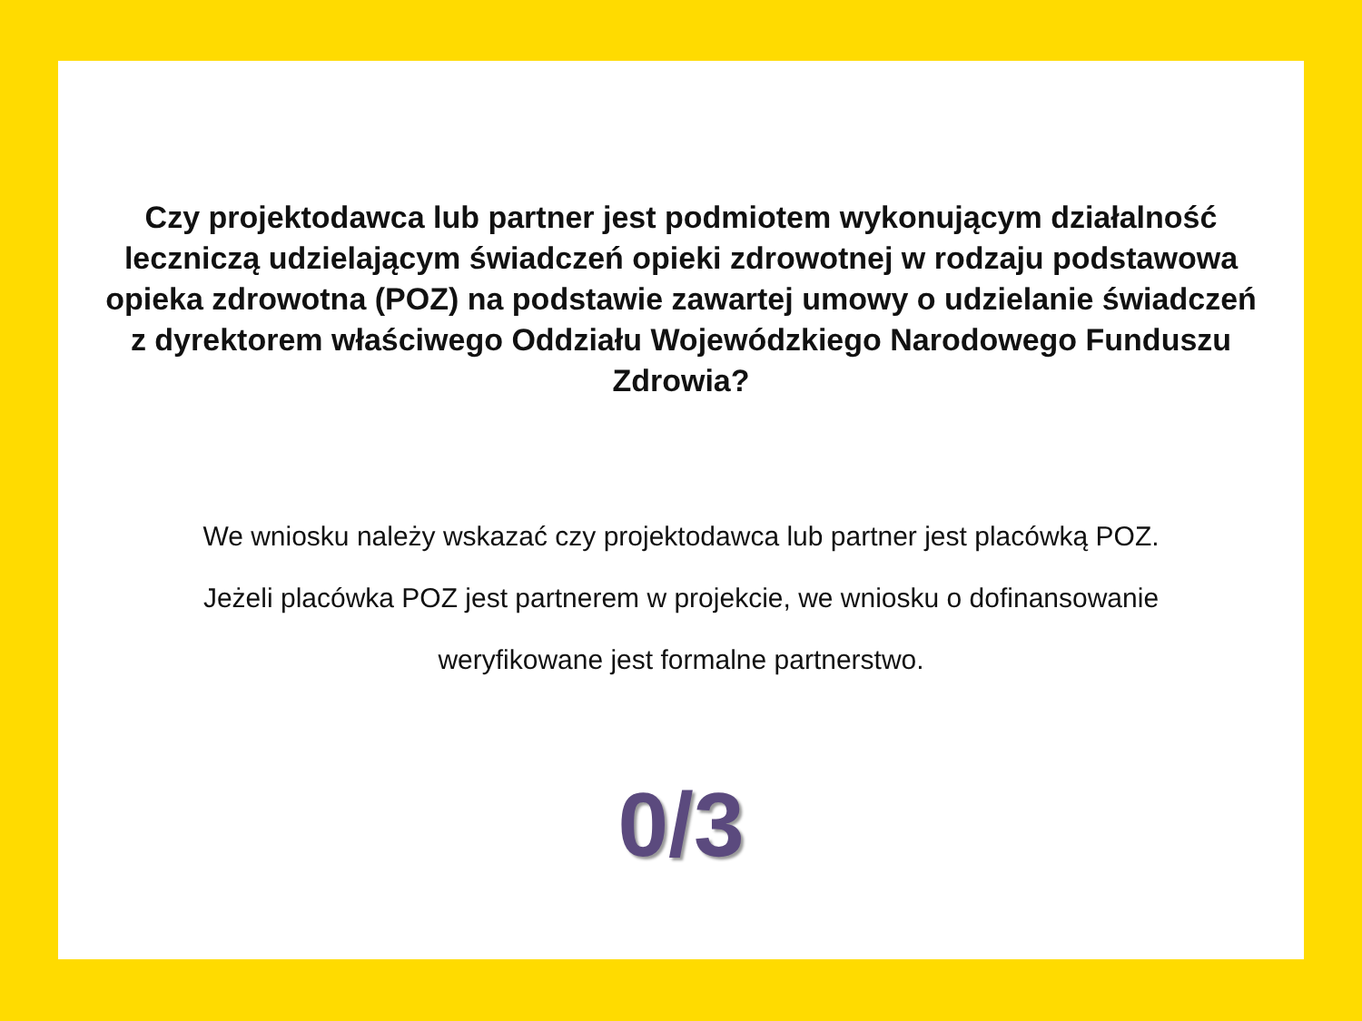Czy projektodawca lub partner jest podmiotem wykonującym działalność leczniczą udzielającym świadczeń opieki zdrowotnej w rodzaju podstawowa opieka zdrowotna (POZ) na podstawie zawartej umowy o udzielanie świadczeń z dyrektorem właściwego Oddziału Wojewódzkiego Narodowego Funduszu Zdrowia?
We wniosku należy wskazać czy projektodawca lub partner jest placówką POZ. Jeżeli placówka POZ jest partnerem w projekcie, we wniosku o dofinansowanie weryfikowane jest formalne partnerstwo.
0/3